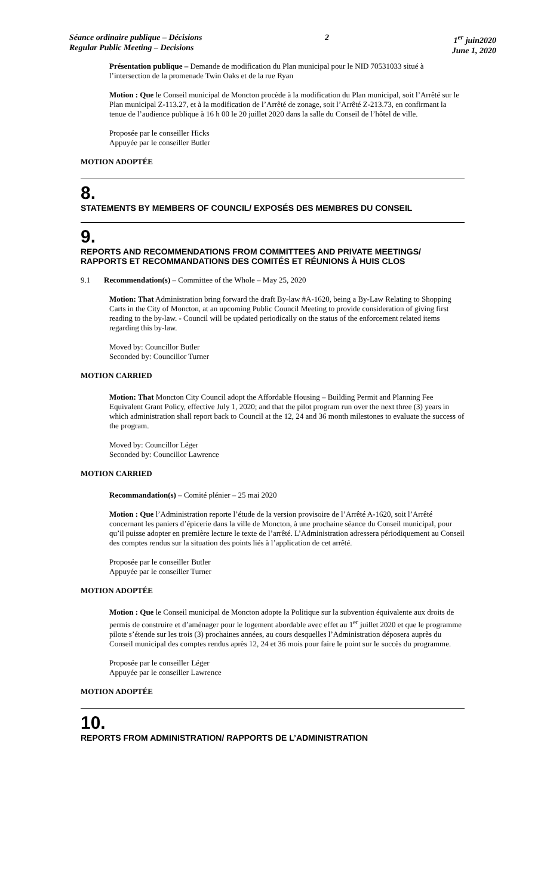Séance ordinaire publique – Décisions
Regular Public Meeting – Decisions
2 1<sup>er</sup> juin2020
June 1, 2020
Présentation publique – Demande de modification du Plan municipal pour le NID 70531033 situé à l’intersection de la promenade Twin Oaks et de la rue Ryan
Motion : Que le Conseil municipal de Moncton procède à la modification du Plan municipal, soit l’Arrêté sur le Plan municipal Z-113.27, et à la modification de l’Arrêté de zonage, soit l’Arrêté Z-213.73, en confirmant la tenue de l’audience publique à 16 h 00 le 20 juillet 2020 dans la salle du Conseil de l’hôtel de ville.
Proposée par le conseiller Hicks
Appuyée par le conseiller Butler
MOTION ADOPTÉE
8.
STATEMENTS BY MEMBERS OF COUNCIL/ EXPOSÉS DES MEMBRES DU CONSEIL
9.
REPORTS AND RECOMMENDATIONS FROM COMMITTEES AND PRIVATE MEETINGS/ RAPPORTS ET RECOMMANDATIONS DES COMITÉS ET RÉUNIONS À HUIS CLOS
9.1 Recommendation(s) – Committee of the Whole – May 25, 2020
Motion: That Administration bring forward the draft By-law #A-1620, being a By-Law Relating to Shopping Carts in the City of Moncton, at an upcoming Public Council Meeting to provide consideration of giving first reading to the by-law. - Council will be updated periodically on the status of the enforcement related items regarding this by-law.
Moved by: Councillor Butler
Seconded by: Councillor Turner
MOTION CARRIED
Motion: That Moncton City Council adopt the Affordable Housing – Building Permit and Planning Fee Equivalent Grant Policy, effective July 1, 2020; and that the pilot program run over the next three (3) years in which administration shall report back to Council at the 12, 24 and 36 month milestones to evaluate the success of the program.
Moved by: Councillor Léger
Seconded by: Councillor Lawrence
MOTION CARRIED
Recommandation(s) – Comité plénier – 25 mai 2020
Motion : Que l’Administration reporte l’étude de la version provisoire de l’Arrêté A-1620, soit l’Arrêté concernant les paniers d’épicerie dans la ville de Moncton, à une prochaine séance du Conseil municipal, pour qu’il puisse adopter en première lecture le texte de l’arrêté. L’Administration adressera périodiquement au Conseil des comptes rendus sur la situation des points liés à l’application de cet arrêté.
Proposée par le conseiller Butler
Appuyée par le conseiller Turner
MOTION ADOPTÉE
Motion : Que le Conseil municipal de Moncton adopte la Politique sur la subvention équivalente aux droits de permis de construire et d’aménager pour le logement abordable avec effet au 1<sup>er</sup> juillet 2020 et que le programme pilote s’étende sur les trois (3) prochaines années, au cours desquelles l’Administration déposera auprès du Conseil municipal des comptes rendus après 12, 24 et 36 mois pour faire le point sur le succès du programme.
Proposée par le conseiller Léger
Appuyée par le conseiller Lawrence
MOTION ADOPTÉE
10.
REPORTS FROM ADMINISTRATION/ RAPPORTS DE L’ADMINISTRATION